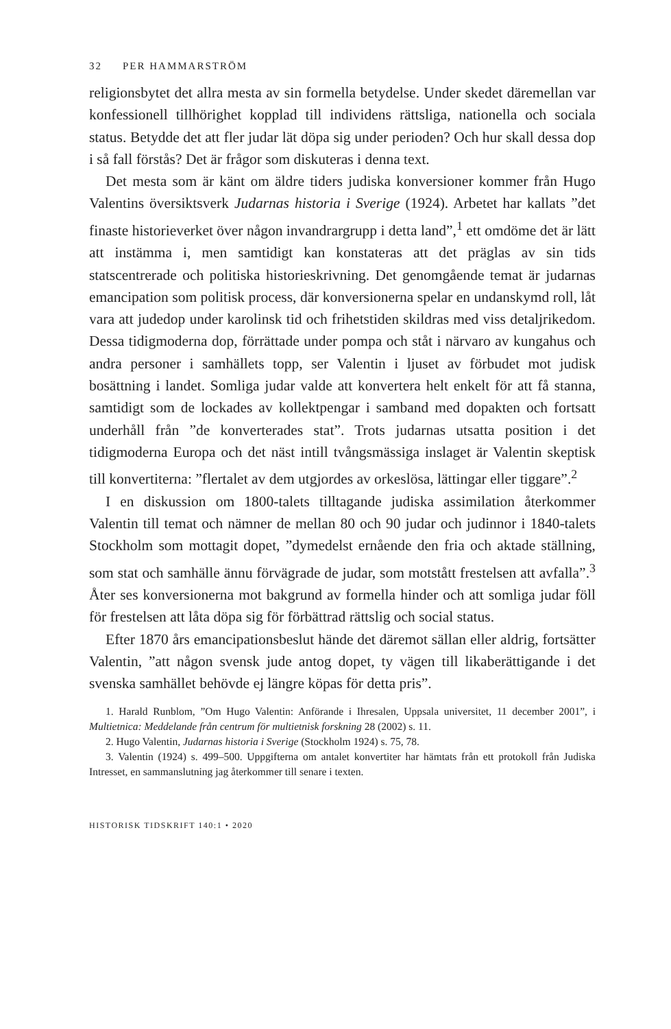32 PER HAMMARSTRÖM
religionsbytet det allra mesta av sin formella betydelse. Under skedet däremellan var konfessionell tillhörighet kopplad till individens rättsliga, nationella och sociala status. Betydde det att fler judar lät döpa sig under perioden? Och hur skall dessa dop i så fall förstås? Det är frågor som diskuteras i denna text.
Det mesta som är känt om äldre tiders judiska konversioner kommer från Hugo Valentins översiktsverk Judarnas historia i Sverige (1924). Arbetet har kallats ”det finaste historieverket över någon invandrargrupp i detta land”,<sup>1</sup> ett omdöme det är lätt att instämma i, men samtidigt kan konstateras att det präglas av sin tids statscentrerade och politiska historieskrivning. Det genomgående temat är judarnas emancipation som politisk process, där konversionerna spelar en undanskymd roll, låt vara att judedop under karolinsk tid och frihetstiden skildras med viss detaljrikedom. Dessa tidigmoderna dop, förrättade under pompa och ståt i närvaro av kungahus och andra personer i samhällets topp, ser Valentin i ljuset av förbudet mot judisk bosättning i landet. Somliga judar valde att konvertera helt enkelt för att få stanna, samtidigt som de lockades av kollektpengar i samband med dopakten och fortsatt underhåll från ”de konverterades stat”. Trots judarnas utsatta position i det tidigmoderna Europa och det näst intill tvångsmässiga inslaget är Valentin skeptisk till konvertiterna: ”flertalet av dem utgjordes av orkeslösa, lättingar eller tiggare”.<sup>2</sup>
I en diskussion om 1800-talets tilltagande judiska assimilation återkommer Valentin till temat och nämner de mellan 80 och 90 judar och judinnor i 1840-talets Stockholm som mottagit dopet, ”dymedelst ernående den fria och aktade ställning, som stat och samhälle ännu förvägrade de judar, som motstått frestelsen att avfalla”.<sup>3</sup> Åter ses konversionerna mot bakgrund av formella hinder och att somliga judar föll för frestelsen att låta döpa sig för förbättrad rättslig och social status.
Efter 1870 års emancipationsbeslut hände det däremot sällan eller aldrig, fortsätter Valentin, ”att någon svensk jude antog dopet, ty vägen till likaberättigande i det svenska samhället behövde ej längre köpas för detta pris”.
1. Harald Runblom, ”Om Hugo Valentin: Anförande i Ihresalen, Uppsala universitet, 11 december 2001”, i Multietnica: Meddelande från centrum för multietnisk forskning 28 (2002) s. 11.
2. Hugo Valentin, Judarnas historia i Sverige (Stockholm 1924) s. 75, 78.
3. Valentin (1924) s. 499–500. Uppgifterna om antalet konvertiter har hämtats från ett protokoll från Judiska Intresset, en sammanslutning jag återkommer till senare i texten.
HISTORISK TIDSKRIFT 140:1 • 2020